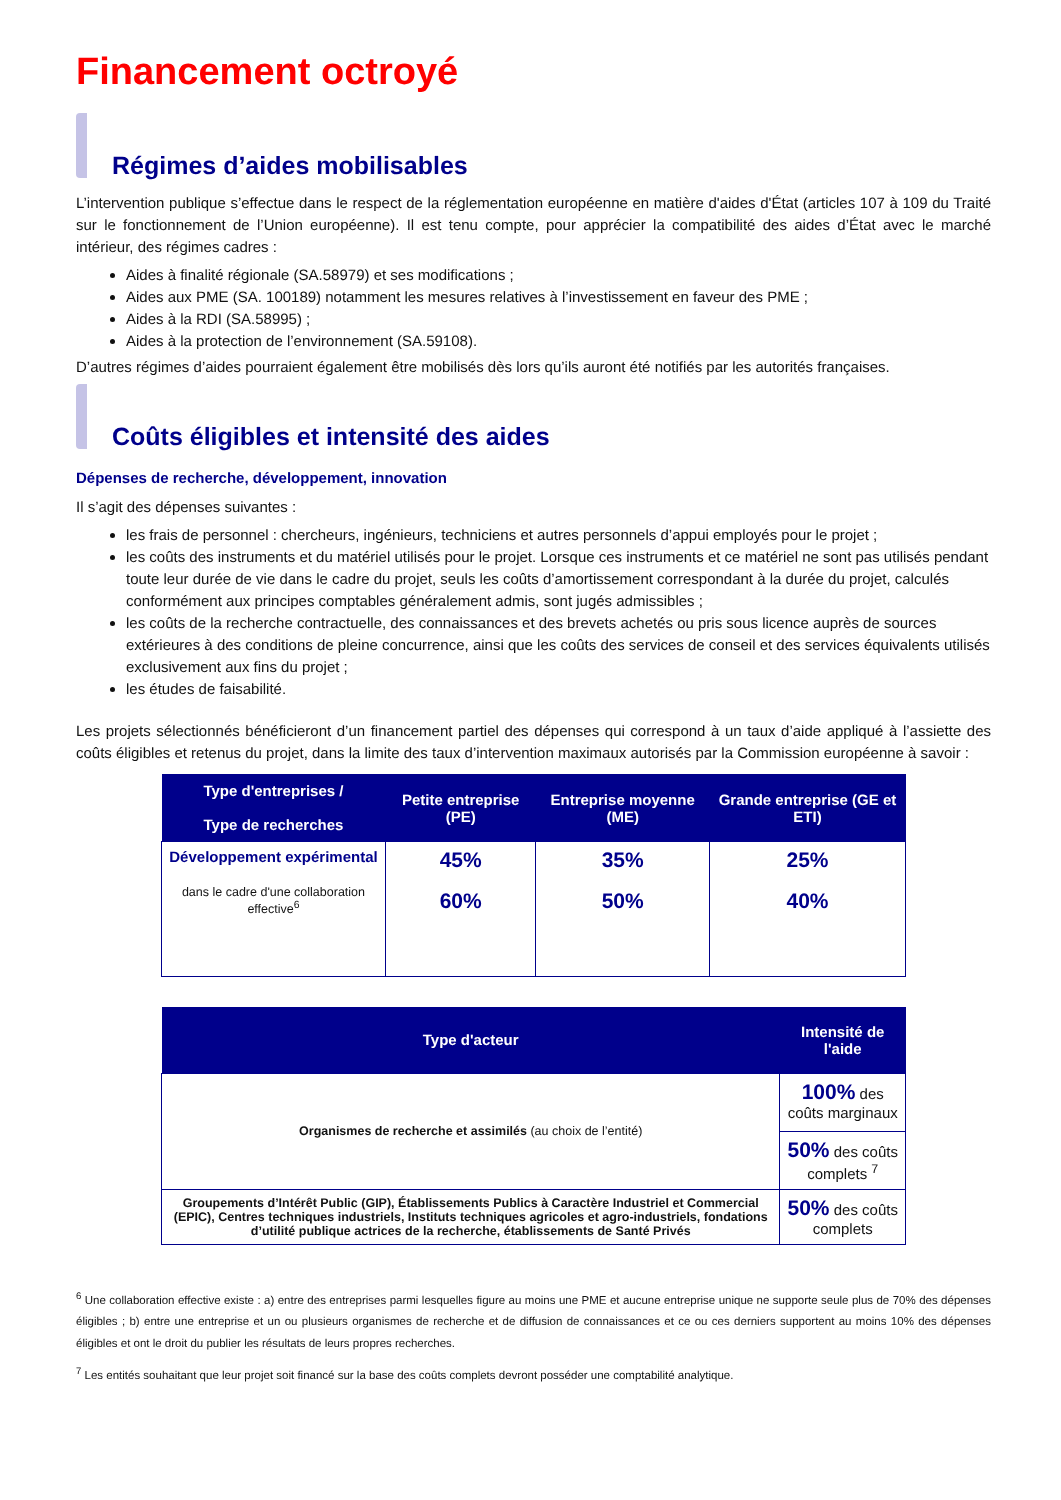Financement octroyé
Régimes d’aides mobilisables
L’intervention publique s’effectue dans le respect de la réglementation européenne en matière d'aides d'État (articles 107 à 109 du Traité sur le fonctionnement de l’Union européenne). Il est tenu compte, pour apprécier la compatibilité des aides d’État avec le marché intérieur, des régimes cadres :
Aides à finalité régionale (SA.58979) et ses modifications ;
Aides aux PME (SA. 100189) notamment les mesures relatives à l’investissement en faveur des PME ;
Aides à la RDI (SA.58995) ;
Aides à la protection de l’environnement (SA.59108).
D’autres régimes d’aides pourraient également être mobilisés dès lors qu’ils auront été notifiés par les autorités françaises.
Coûts éligibles et intensité des aides
Dépenses de recherche, développement, innovation
Il s’agit des dépenses suivantes :
les frais de personnel : chercheurs, ingénieurs, techniciens et autres personnels d’appui employés pour le projet ;
les coûts des instruments et du matériel utilisés pour le projet. Lorsque ces instruments et ce matériel ne sont pas utilisés pendant toute leur durée de vie dans le cadre du projet, seuls les coûts d’amortissement correspondant à la durée du projet, calculés conformément aux principes comptables généralement admis, sont jugés admissibles ;
les coûts de la recherche contractuelle, des connaissances et des brevets achetés ou pris sous licence auprès de sources extérieures à des conditions de pleine concurrence, ainsi que les coûts des services de conseil et des services équivalents utilisés exclusivement aux fins du projet ;
les études de faisabilité.
Les projets sélectionnés bénéficieront d’un financement partiel des dépenses qui correspond à un taux d’aide appliqué à l’assiette des coûts éligibles et retenus du projet, dans la limite des taux d’intervention maximaux autorisés par la Commission européenne à savoir :
| Type d'entreprises / Type de recherches | Petite entreprise (PE) | Entreprise moyenne (ME) | Grande entreprise (GE et ETI) |
| --- | --- | --- | --- |
| Développement expérimental dans le cadre d'une collaboration effective<sup>6</sup> | 45% 60% | 35% 50% | 25% 40% |
| Type d'acteur | Intensité de l'aide |
| --- | --- |
| Organismes de recherche et assimilés (au choix de l’entité) | 100% des coûts marginaux |
| | 50% des coûts complets <sup>7</sup> |
| Groupements d’Intérêt Public (GIP), Établissements Publics à Caractère Industriel et Commercial (EPIC), Centres techniques industriels, Instituts techniques agricoles et agro-industriels, fondations d’utilité publique actrices de la recherche, établissements de Santé Privés | 50% des coûts complets |
<sup>6</sup> Une collaboration effective existe : a) entre des entreprises parmi lesquelles figure au moins une PME et aucune entreprise unique ne supporte seule plus de 70% des dépenses éligibles ; b) entre une entreprise et un ou plusieurs organismes de recherche et de diffusion de connaissances et ce ou ces derniers supportent au moins 10% des dépenses éligibles et ont le droit du publier les résultats de leurs propres recherches.
<sup>7</sup> Les entités souhaitant que leur projet soit financé sur la base des coûts complets devront posséder une comptabilité analytique.